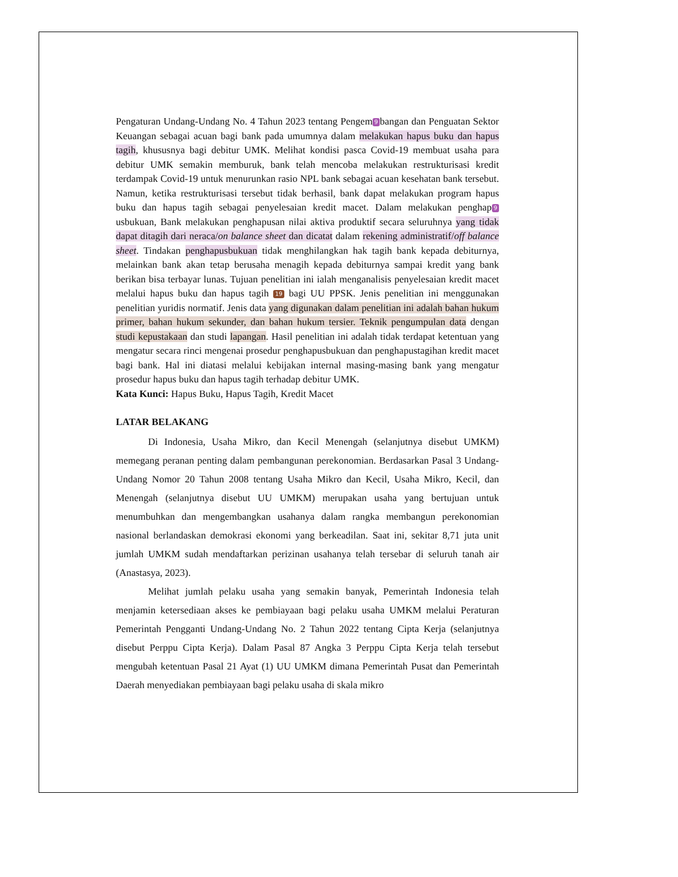Pengaturan Undang-Undang No. 4 Tahun 2023 tentang Pengem 9 bangan dan Penguatan Sektor Keuangan sebagai acuan bagi bank pada umumnya dalam melakukan hapus buku dan hapus tagih, khususnya bagi debitur UMK. Melihat kondisi pasca Covid-19 membuat usaha para debitur UMK semakin memburuk, bank telah mencoba melakukan restrukturisasi kredit terdampak Covid-19 untuk menurunkan rasio NPL bank sebagai acuan kesehatan bank tersebut. Namun, ketika restrukturisasi tersebut tidak berhasil, bank dapat melakukan program hapus buku dan hapus tagih sebagai penyelesaian kredit macet. Dalam melakukan penghap 9 usbukuan, Bank melakukan penghapusan nilai aktiva produktif secara seluruhnya yang tidak dapat ditagih dari neraca/on balance sheet dan dicatat dalam rekening administratif/off balance sheet. Tindakan penghapusbukuan tidak menghilangkan hak tagih bank kepada debiturnya, melainkan bank akan tetap berusaha menagih kepada debiturnya sampai kredit yang bank berikan bisa terbayar lunas. Tujuan penelitian ini ialah menganalisis penyelesaian kredit macet melalui hapus buku dan hapus tagih 19 bagi UU PPSK. Jenis penelitian ini menggunakan penelitian yuridis normatif. Jenis data yang digunakan dalam penelitian ini adalah bahan hukum primer, bahan hukum sekunder, dan bahan hukum tersier. Teknik pengumpulan data dengan studi kepustakaan dan studi lapangan. Hasil penelitian ini adalah tidak terdapat ketentuan yang mengatur secara rinci mengenai prosedur penghapusbukuan dan penghapustagihan kredit macet bagi bank. Hal ini diatasi melalui kebijakan internal masing-masing bank yang mengatur prosedur hapus buku dan hapus tagih terhadap debitur UMK.
Kata Kunci: Hapus Buku, Hapus Tagih, Kredit Macet
LATAR BELAKANG
Di Indonesia, Usaha Mikro, dan Kecil Menengah (selanjutnya disebut UMKM) memegang peranan penting dalam pembangunan perekonomian. Berdasarkan Pasal 3 Undang-Undang Nomor 20 Tahun 2008 tentang Usaha Mikro dan Kecil, Usaha Mikro, Kecil, dan Menengah (selanjutnya disebut UU UMKM) merupakan usaha yang bertujuan untuk menumbuhkan dan mengembangkan usahanya dalam rangka membangun perekonomian nasional berlandaskan demokrasi ekonomi yang berkeadilan. Saat ini, sekitar 8,71 juta unit jumlah UMKM sudah mendaftarkan perizinan usahanya telah tersebar di seluruh tanah air (Anastasya, 2023).
Melihat jumlah pelaku usaha yang semakin banyak, Pemerintah Indonesia telah menjamin ketersediaan akses ke pembiayaan bagi pelaku usaha UMKM melalui Peraturan Pemerintah Pengganti Undang-Undang No. 2 Tahun 2022 tentang Cipta Kerja (selanjutnya disebut Perppu Cipta Kerja). Dalam Pasal 87 Angka 3 Perppu Cipta Kerja telah tersebut mengubah ketentuan Pasal 21 Ayat (1) UU UMKM dimana Pemerintah Pusat dan Pemerintah Daerah menyediakan pembiayaan bagi pelaku usaha di skala mikro